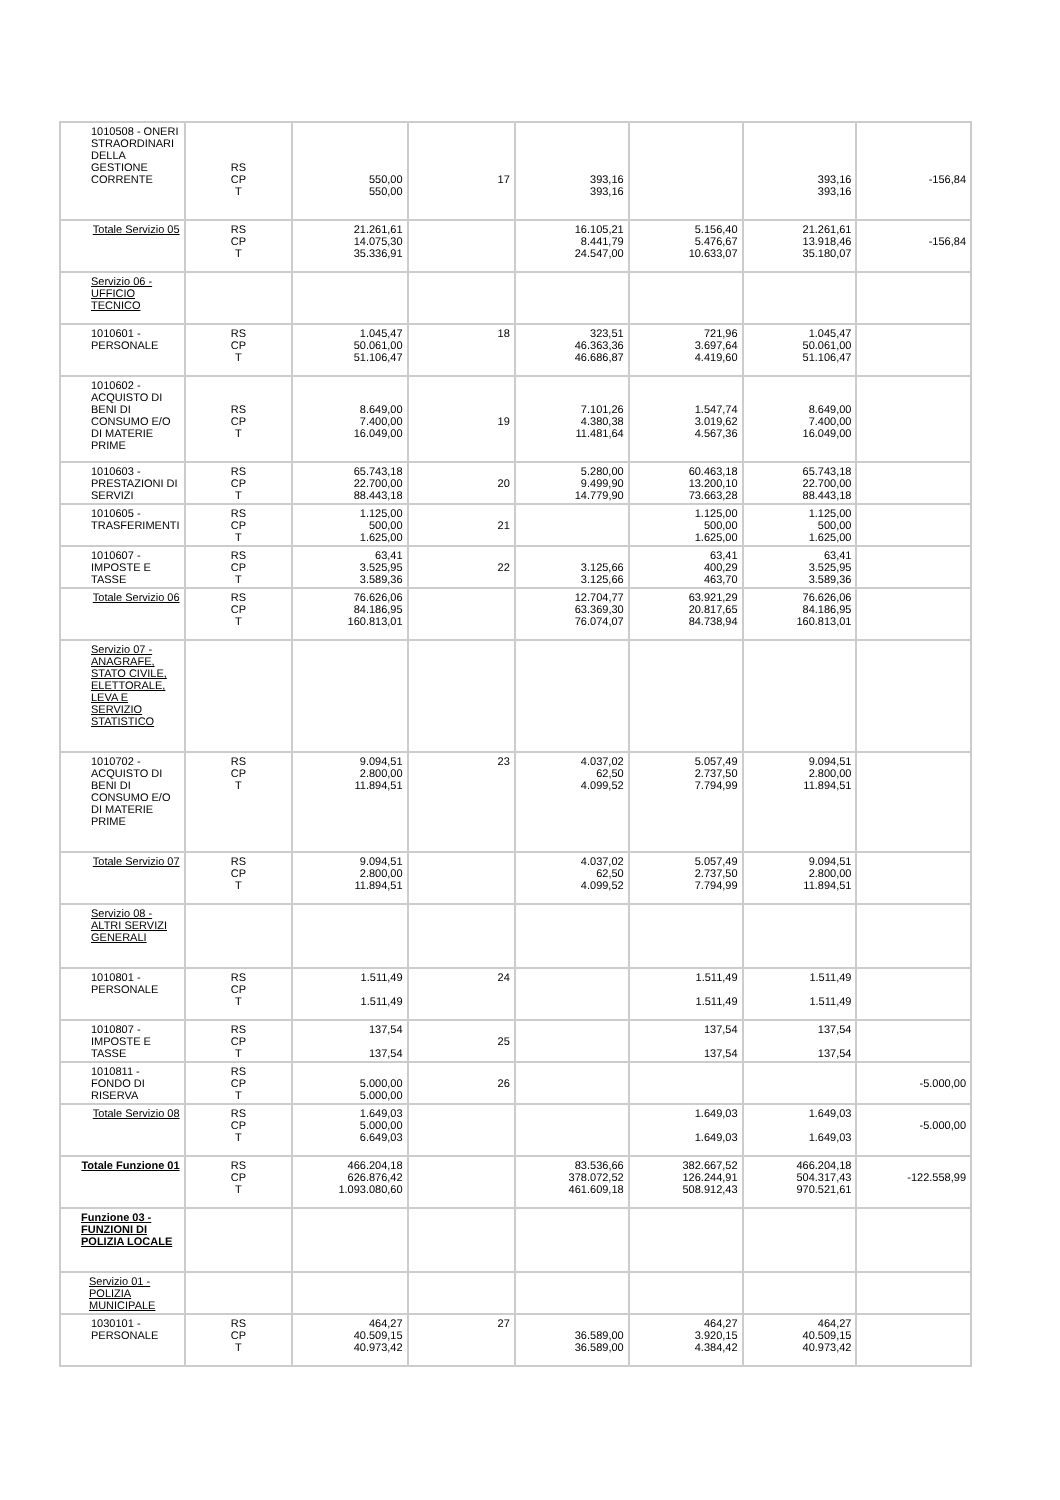| 1010508 - ONERI STRAORDINARI DELLA GESTIONE CORRENTE | RS CP T | 550,00 550,00 | 17 | 393,16 393,16 | | 393,16 393,16 | -156,84 |
| Totale Servizio 05 | RS CP T | 21.261,61 14.075,30 35.336,91 | | 16.105,21 8.441,79 24.547,00 | 5.156,40 5.476,67 10.633,07 | 21.261,61 13.918,46 35.180,07 | -156,84 |
| Servizio 06 - UFFICIO TECNICO | | | | | | | |
| 1010601 - PERSONALE | RS CP T | 1.045,47 50.061,00 51.106,47 | 18 | 323,51 46.363,36 46.686,87 | 721,96 3.697,64 4.419,60 | 1.045,47 50.061,00 51.106,47 | |
| 1010602 - ACQUISTO DI BENI DI CONSUMO E/O DI MATERIE PRIME | RS CP T | 8.649,00 7.400,00 16.049,00 | 19 | 7.101,26 4.380,38 11.481,64 | 1.547,74 3.019,62 4.567,36 | 8.649,00 7.400,00 16.049,00 | |
| 1010603 - PRESTAZIONI DI SERVIZI | RS CP T | 65.743,18 22.700,00 88.443,18 | 20 | 5.280,00 9.499,90 14.779,90 | 60.463,18 13.200,10 73.663,28 | 65.743,18 22.700,00 88.443,18 | |
| 1010605 - TRASFERIMENTI | RS CP T | 1.125,00 500,00 1.625,00 | 21 | | 1.125,00 500,00 1.625,00 | 1.125,00 500,00 1.625,00 | |
| 1010607 - IMPOSTE E TASSE | RS CP T | 63,41 3.525,95 3.589,36 | 22 | 3.125,66 3.125,66 | 63,41 400,29 463,70 | 63,41 3.525,95 3.589,36 | |
| Totale Servizio 06 | RS CP T | 76.626,06 84.186,95 160.813,01 | | 12.704,77 63.369,30 76.074,07 | 63.921,29 20.817,65 84.738,94 | 76.626,06 84.186,95 160.813,01 | |
| Servizio 07 - ANAGRAFE, STATO CIVILE, ELETTORALE, LEVA E SERVIZIO STATISTICO | | | | | | | |
| 1010702 - ACQUISTO DI BENI DI CONSUMO E/O DI MATERIE PRIME | RS CP T | 9.094,51 2.800,00 11.894,51 | 23 | 4.037,02 62,50 4.099,52 | 5.057,49 2.737,50 7.794,99 | 9.094,51 2.800,00 11.894,51 | |
| Totale Servizio 07 | RS CP T | 9.094,51 2.800,00 11.894,51 | | 4.037,02 62,50 4.099,52 | 5.057,49 2.737,50 7.794,99 | 9.094,51 2.800,00 11.894,51 | |
| Servizio 08 - ALTRI SERVIZI GENERALI | | | | | | | |
| 1010801 - PERSONALE | RS CP T | 1.511,49 1.511,49 | 24 | | 1.511,49 1.511,49 | 1.511,49 1.511,49 | |
| 1010807 - IMPOSTE E TASSE | RS CP T | 137,54 137,54 | 25 | | 137,54 137,54 | 137,54 137,54 | |
| 1010811 - FONDO DI RISERVA | RS CP T | 5.000,00 5.000,00 | 26 | | | | -5.000,00 |
| Totale Servizio 08 | RS CP T | 1.649,03 5.000,00 6.649,03 | | | 1.649,03 1.649,03 | 1.649,03 1.649,03 | -5.000,00 |
| Totale Funzione 01 | RS CP T | 466.204,18 626.876,42 1.093.080,60 | | 83.536,66 378.072,52 461.609,18 | 382.667,52 126.244,91 508.912,43 | 466.204,18 504.317,43 970.521,61 | -122.558,99 |
| Funzione 03 - FUNZIONI DI POLIZIA LOCALE | | | | | | | |
| Servizio 01 - POLIZIA MUNICIPALE | | | | | | | |
| 1030101 - PERSONALE | RS CP T | 464,27 40.509,15 40.973,42 | 27 | 36.589,00 36.589,00 | 464,27 3.920,15 4.384,42 | 464,27 40.509,15 40.973,42 | |